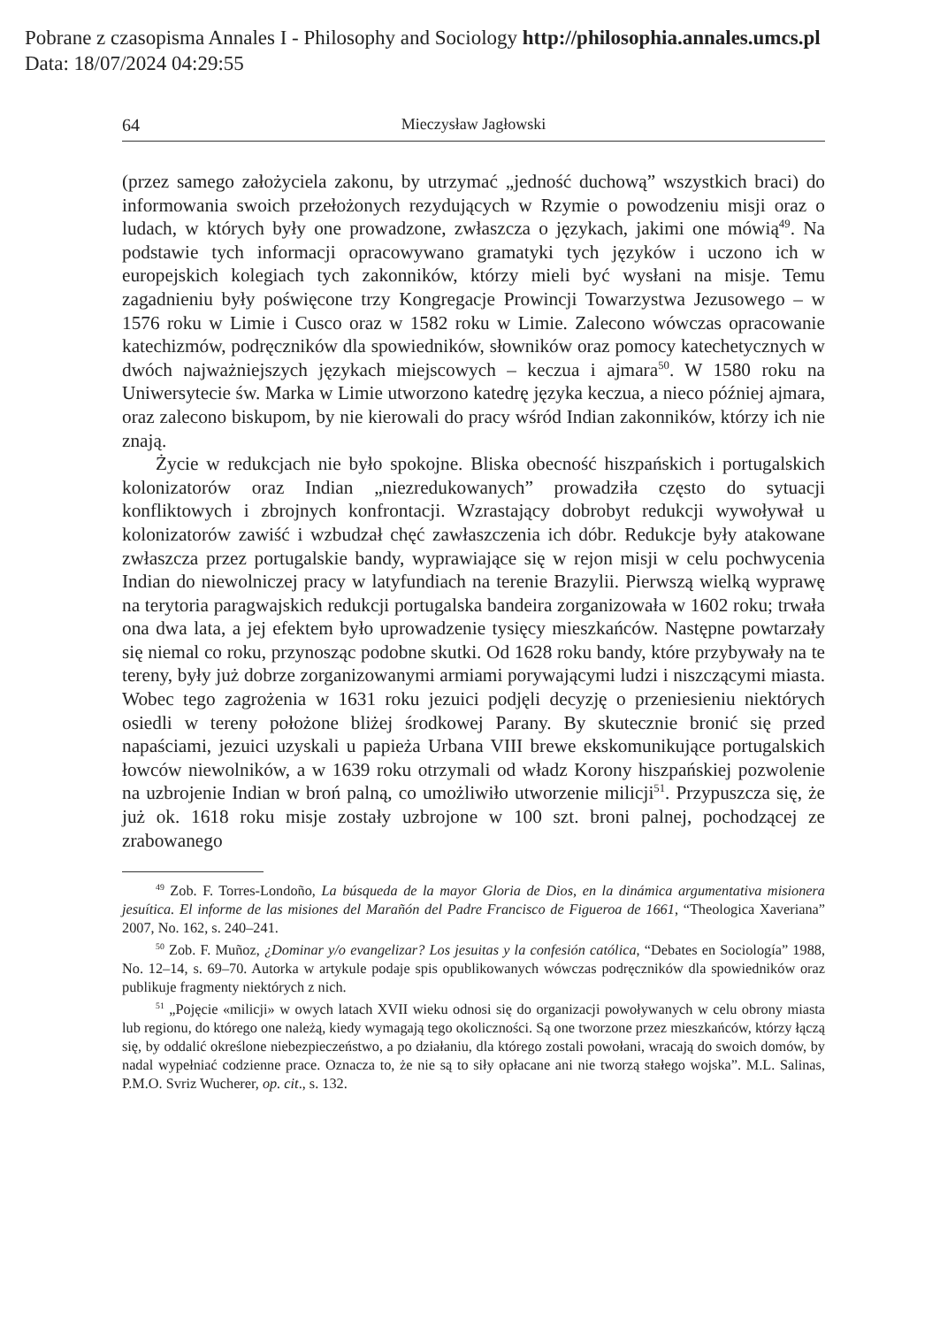Pobrane z czasopisma Annales I - Philosophy and Sociology http://philosophia.annales.umcs.pl
Data: 18/07/2024 04:29:55
64 Mieczysław Jagłowski
(przez samego założyciela zakonu, by utrzymać „jedność duchową” wszystkich braci) do informowania swoich przełożonych rezydujących w Rzymie o powodzeniu misji oraz o ludach, w których były one prowadzone, zwłaszcza o językach, jakimi one mówią<sup>49</sup>. Na podstawie tych informacji opracowywano gramatyki tych języków i uczono ich w europejskich kolegiach tych zakonników, którzy mieli być wysłani na misje. Temu zagadnieniu były poświęcone trzy Kongregacje Prowincji Towarzystwa Jezusowego – w 1576 roku w Limie i Cusco oraz w 1582 roku w Limie. Zalecono wówczas opracowanie katechizmów, podręczników dla spowiedników, słowników oraz pomocy katechetycznych w dwóch najważniejszych językach miejscowych – keczua i ajmara<sup>50</sup>. W 1580 roku na Uniwersytecie św. Marka w Limie utworzono katedrę języka keczua, a nieco później ajmara, oraz zalecono biskupom, by nie kierowali do pracy wśród Indian zakonników, którzy ich nie znają.
Życie w redukcjach nie było spokojne. Bliska obecność hiszpańskich i portugalskich kolonizatorów oraz Indian „niezredukowanych” prowadziła często do sytuacji konfliktowych i zbrojnych konfrontacji. Wzrastający dobrobyt redukcji wywoływał u kolonizatorów zawiść i wzbudzał chęć zawłaszczenia ich dóbr. Redukcje były atakowane zwłaszcza przez portugalskie bandy, wyprawiające się w rejon misji w celu pochwycenia Indian do niewolniczej pracy w latyfundiach na terenie Brazylii. Pierwszą wielką wyprawę na terytoria paragwajskich redukcji portugalska bandeira zorganizowała w 1602 roku; trwała ona dwa lata, a jej efektem było uprowadzenie tysięcy mieszkańców. Następne powtarzały się niemal co roku, przynosząc podobne skutki. Od 1628 roku bandy, które przybywały na te tereny, były już dobrze zorganizowanymi armiami porywającymi ludzi i niszczącymi miasta. Wobec tego zagrożenia w 1631 roku jezuici podjęli decyzję o przeniesieniu niektórych osiedli w tereny położone bliżej środkowej Parany. By skutecznie bronić się przed napaściami, jezuici uzyskali u papieża Urbana VIII brewe ekskomunikujące portugalskich łowców niewolników, a w 1639 roku otrzymali od władz Korony hiszpańskiej pozwolenie na uzbrojenie Indian w broń palną, co umożliwiło utworzenie milicji<sup>51</sup>. Przypuszcza się, że już ok. 1618 roku misje zostały uzbrojone w 100 szt. broni palnej, pochodzącej ze zrabowanego
<sup>49</sup> Zob. F. Torres-Londoño, La búsqueda de la mayor Gloria de Dios, en la dinámica argumentativa misionera jesuítica. El informe de las misiones del Marañón del Padre Francisco de Figueroa de 1661, “Theologica Xaveriana” 2007, No. 162, s. 240–241.
<sup>50</sup> Zob. F. Muñoz, ¿Dominar y/o evangelizar? Los jesuitas y la confesión católica, “Debates en Sociología” 1988, No. 12–14, s. 69–70. Autorka w artykule podaje spis opublikowanych wówczas podręczników dla spowiedników oraz publikuje fragmenty niektórych z nich.
<sup>51</sup> „Pojęcie «milicji» w owych latach XVII wieku odnosi się do organizacji powoływanych w celu obrony miasta lub regionu, do którego one należą, kiedy wymagają tego okoliczności. Są one tworzone przez mieszkańców, którzy łączą się, by oddalić określone niebezpieczeństwo, a po działaniu, dla którego zostali powołani, wracają do swoich domów, by nadal wypełniać codzienne prace. Oznacza to, że nie są to siły opłacane ani nie tworzą stałego wojska”. M.L. Salinas, P.M.O. Svriz Wucherer, op. cit., s. 132.